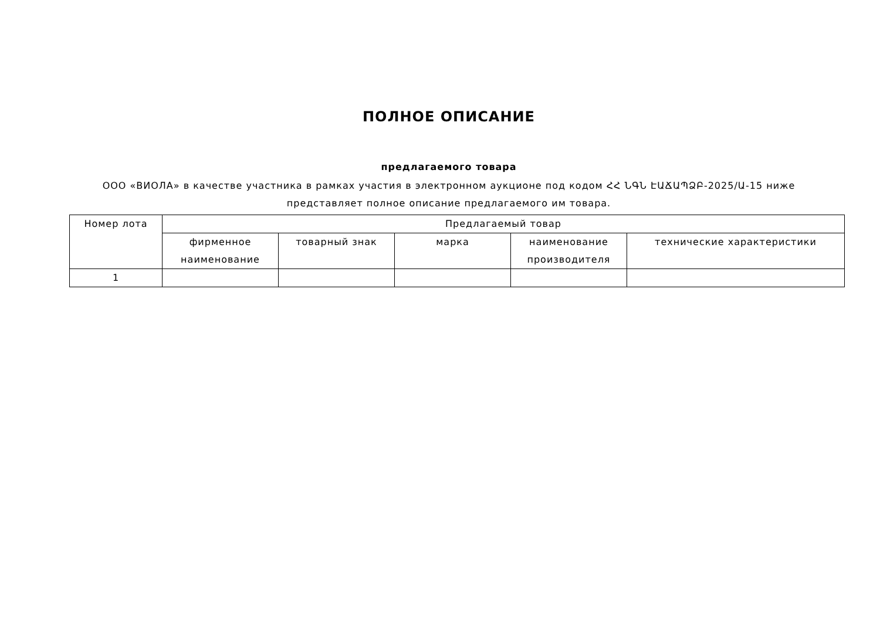ПОЛНОЕ ОПИСАНИЕ
предлагаемого товара
ООО «ВИОЛА» в качестве участника в рамках участия в электронном аукционе под кодом ՀՀ ՆԳՆ ԷԱՃԱՊՁԲ-2025/Ա-15 ниже
представляет полное описание предлагаемого им товара.
| Номер лота | Предлагаемый товар | | | | |
| --- | --- | --- | --- | --- | --- |
| | фирменное наименование | товарный знак | марка | наименование производителя | технические характеристики |
| 1 | | | | | |